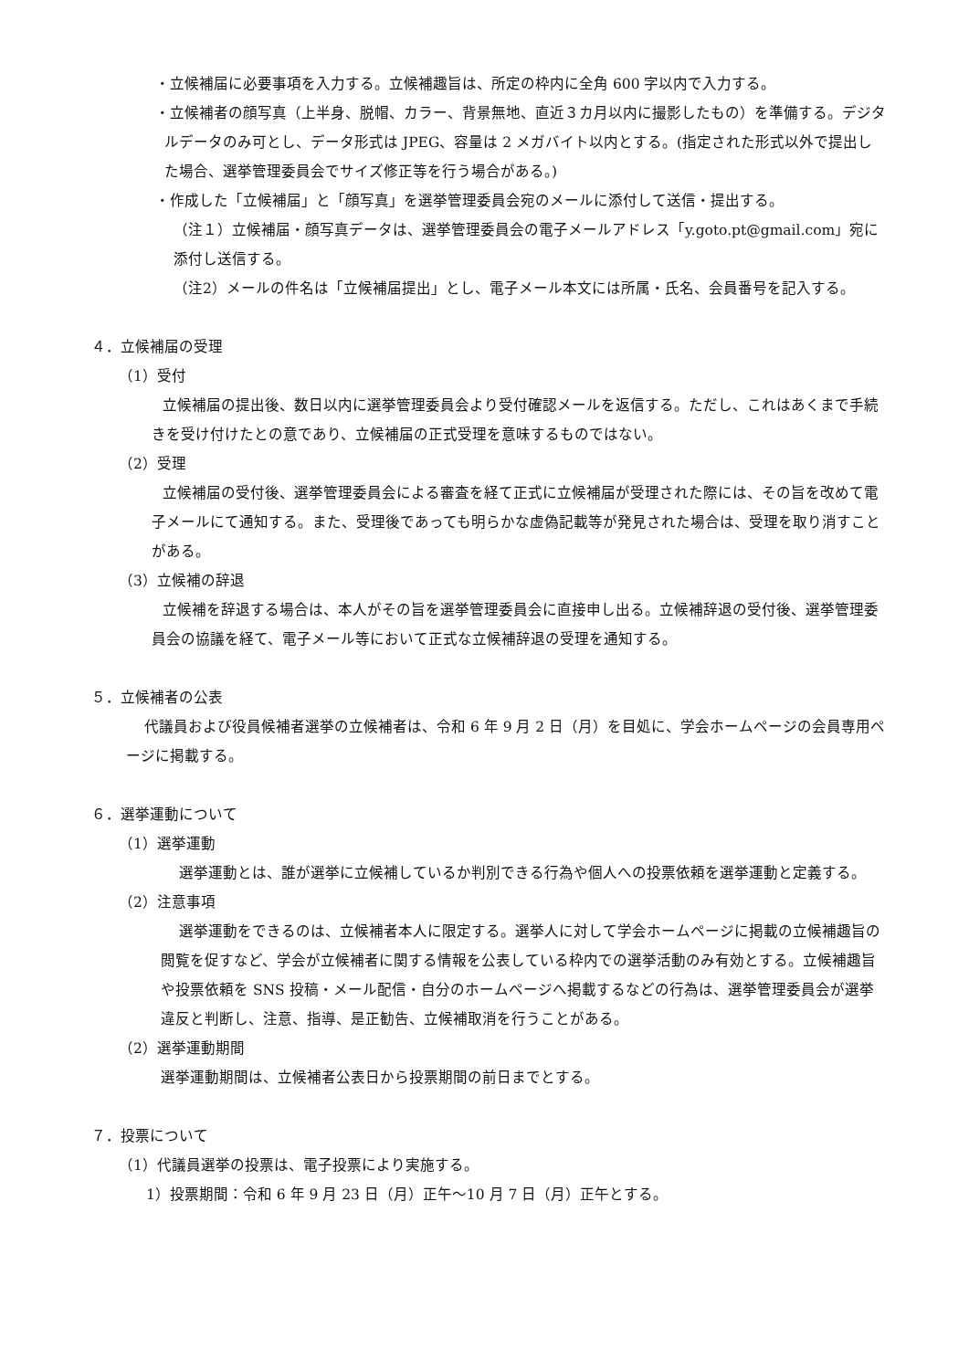・立候補届に必要事項を入力する。立候補趣旨は、所定の枠内に全角 600 字以内で入力する。
・立候補者の顔写真（上半身、脱帽、カラー、背景無地、直近３カ月以内に撮影したもの）を準備する。デジタルデータのみ可とし、データ形式は JPEG、容量は 2 メガバイト以内とする。(指定された形式以外で提出した場合、選挙管理委員会でサイズ修正等を行う場合がある。)
・作成した「立候補届」と「顔写真」を選挙管理委員会宛のメールに添付して送信・提出する。
（注１）立候補届・顔写真データは、選挙管理委員会の電子メールアドレス「y.goto.pt@gmail.com」宛に添付し送信する。
（注2）メールの件名は「立候補届提出」とし、電子メール本文には所属・氏名、会員番号を記入する。
４．立候補届の受理
（1）受付
立候補届の提出後、数日以内に選挙管理委員会より受付確認メールを返信する。ただし、これはあくまで手続きを受け付けたとの意であり、立候補届の正式受理を意味するものではない。
（2）受理
立候補届の受付後、選挙管理委員会による審査を経て正式に立候補届が受理された際には、その旨を改めて電子メールにて通知する。また、受理後であっても明らかな虚偽記載等が発見された場合は、受理を取り消すことがある。
（3）立候補の辞退
立候補を辞退する場合は、本人がその旨を選挙管理委員会に直接申し出る。立候補辞退の受付後、選挙管理委員会の協議を経て、電子メール等において正式な立候補辞退の受理を通知する。
５．立候補者の公表
代議員および役員候補者選挙の立候補者は、令和 6 年 9 月 2 日（月）を目処に、学会ホームページの会員専用ページに掲載する。
６．選挙運動について
（1）選挙運動
選挙運動とは、誰が選挙に立候補しているか判別できる行為や個人への投票依頼を選挙運動と定義する。
（2）注意事項
選挙運動をできるのは、立候補者本人に限定する。選挙人に対して学会ホームページに掲載の立候補趣旨の閲覧を促すなど、学会が立候補者に関する情報を公表している枠内での選挙活動のみ有効とする。立候補趣旨や投票依頼を SNS 投稿・メール配信・自分のホームページへ掲載するなどの行為は、選挙管理委員会が選挙違反と判断し、注意、指導、是正勧告、立候補取消を行うことがある。
（2）選挙運動期間
選挙運動期間は、立候補者公表日から投票期間の前日までとする。
７．投票について
（1）代議員選挙の投票は、電子投票により実施する。
1）投票期間：令和 6 年 9 月 23 日（月）正午～10 月 7 日（月）正午とする。